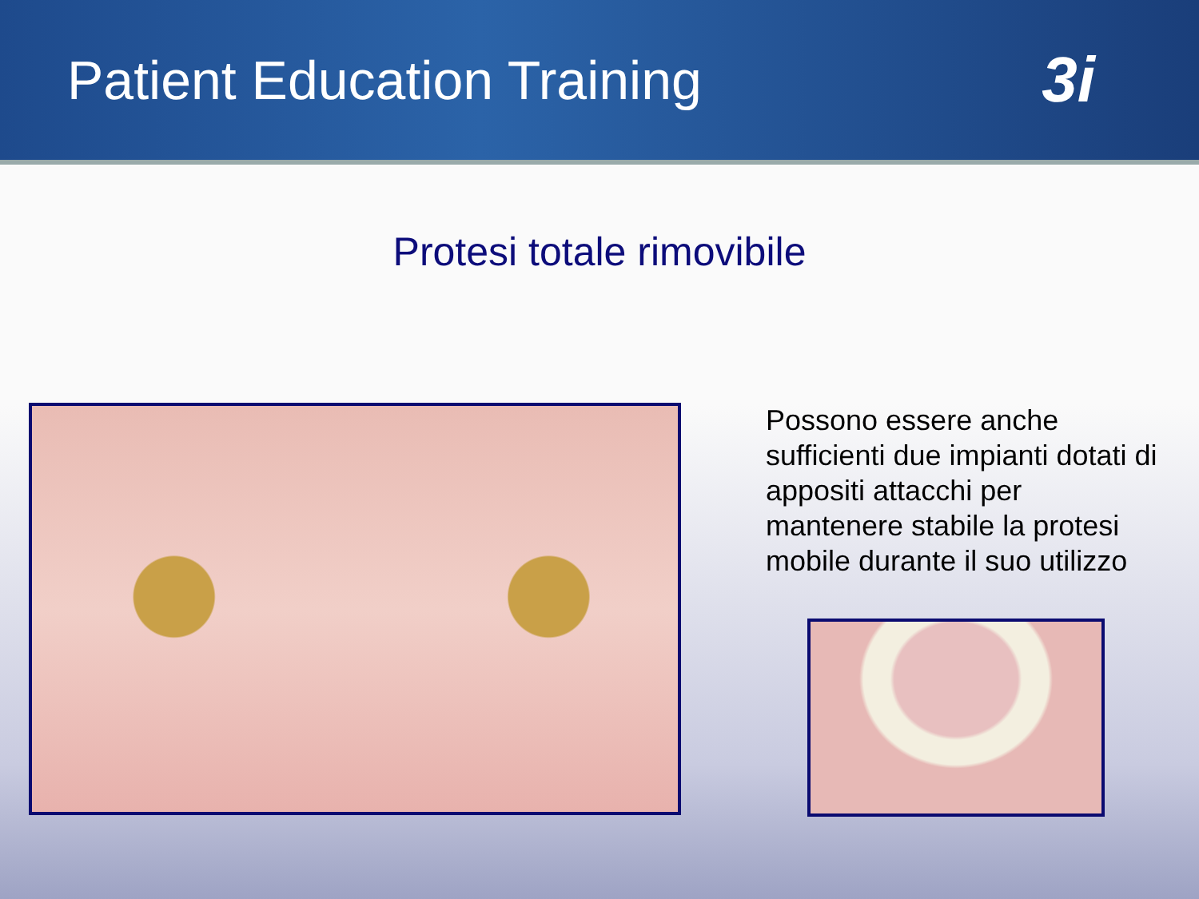Patient Education Training
3i
Protesi totale rimovibile
Possono essere anche sufficienti due impianti dotati di appositi attacchi per mantenere stabile la protesi mobile durante il suo utilizzo